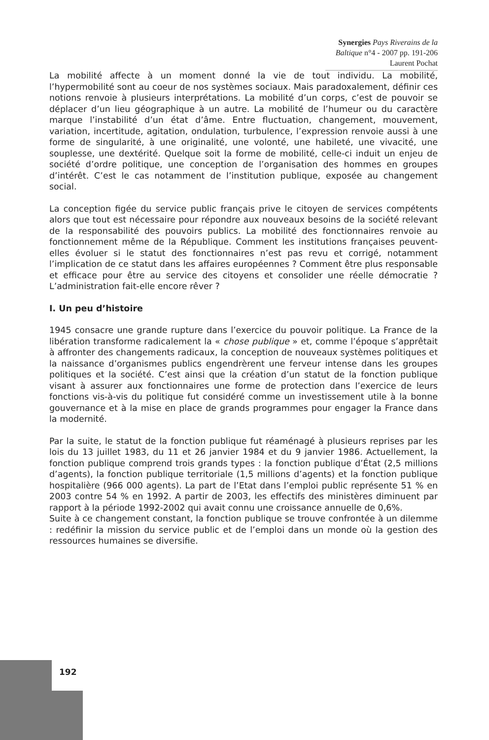Synergies Pays Riverains de la Baltique n°4 - 2007 pp. 191-206
Laurent Pochat
La mobilité affecte à un moment donné la vie de tout individu. La mobilité, l’hypermobilité sont au coeur de nos systèmes sociaux. Mais paradoxalement, définir ces notions renvoie à plusieurs interprétations. La mobilité d’un corps, c’est de pouvoir se déplacer d’un lieu géographique à un autre. La mobilité de l’humeur ou du caractère marque l’instabilité d’un état d’âme. Entre fluctuation, changement, mouvement, variation, incertitude, agitation, ondulation, turbulence, l’expression renvoie aussi à une forme de singularité, à une originalité, une volonté, une habileté, une vivacité, une souplesse, une dextérité. Quelque soit la forme de mobilité, celle-ci induit un enjeu de société d’ordre politique, une conception de l’organisation des hommes en groupes d’intérêt. C’est le cas notamment de l’institution publique, exposée au changement social.
La conception figée du service public français prive le citoyen de services compétents alors que tout est nécessaire pour répondre aux nouveaux besoins de la société relevant de la responsabilité des pouvoirs publics. La mobilité des fonctionnaires renvoie au fonctionnement même de la République. Comment les institutions françaises peuvent-elles évoluer si le statut des fonctionnaires n’est pas revu et corrigé, notamment l’implication de ce statut dans les affaires européennes ? Comment être plus responsable et efficace pour être au service des citoyens et consolider une réelle démocratie ? L’administration fait-elle encore rêver ?
I. Un peu d’histoire
1945 consacre une grande rupture dans l’exercice du pouvoir politique. La France de la libération transforme radicalement la « chose publique » et, comme l’époque s’apprêtait à affronter des changements radicaux, la conception de nouveaux systèmes politiques et la naissance d’organismes publics engendrèrent une ferveur intense dans les groupes politiques et la société. C’est ainsi que la création d’un statut de la fonction publique visant à assurer aux fonctionnaires une forme de protection dans l’exercice de leurs fonctions vis-à-vis du politique fut considéré comme un investissement utile à la bonne gouvernance et à la mise en place de grands programmes pour engager la France dans la modernité.
Par la suite, le statut de la fonction publique fut réaménagé à plusieurs reprises par les lois du 13 juillet 1983, du 11 et 26 janvier 1984 et du 9 janvier 1986. Actuellement, la fonction publique comprend trois grands types : la fonction publique d’État (2,5 millions d’agents), la fonction publique territoriale (1,5 millions d’agents) et la fonction publique hospitalière (966 000 agents). La part de l’Etat dans l’emploi public représente 51 % en 2003 contre 54 % en 1992. A partir de 2003, les effectifs des ministères diminuent par rapport à la période 1992-2002 qui avait connu une croissance annuelle de 0,6%.
Suite à ce changement constant, la fonction publique se trouve confrontée à un dilemme : redéfinir la mission du service public et de l’emploi dans un monde où la gestion des ressources humaines se diversifie.
192